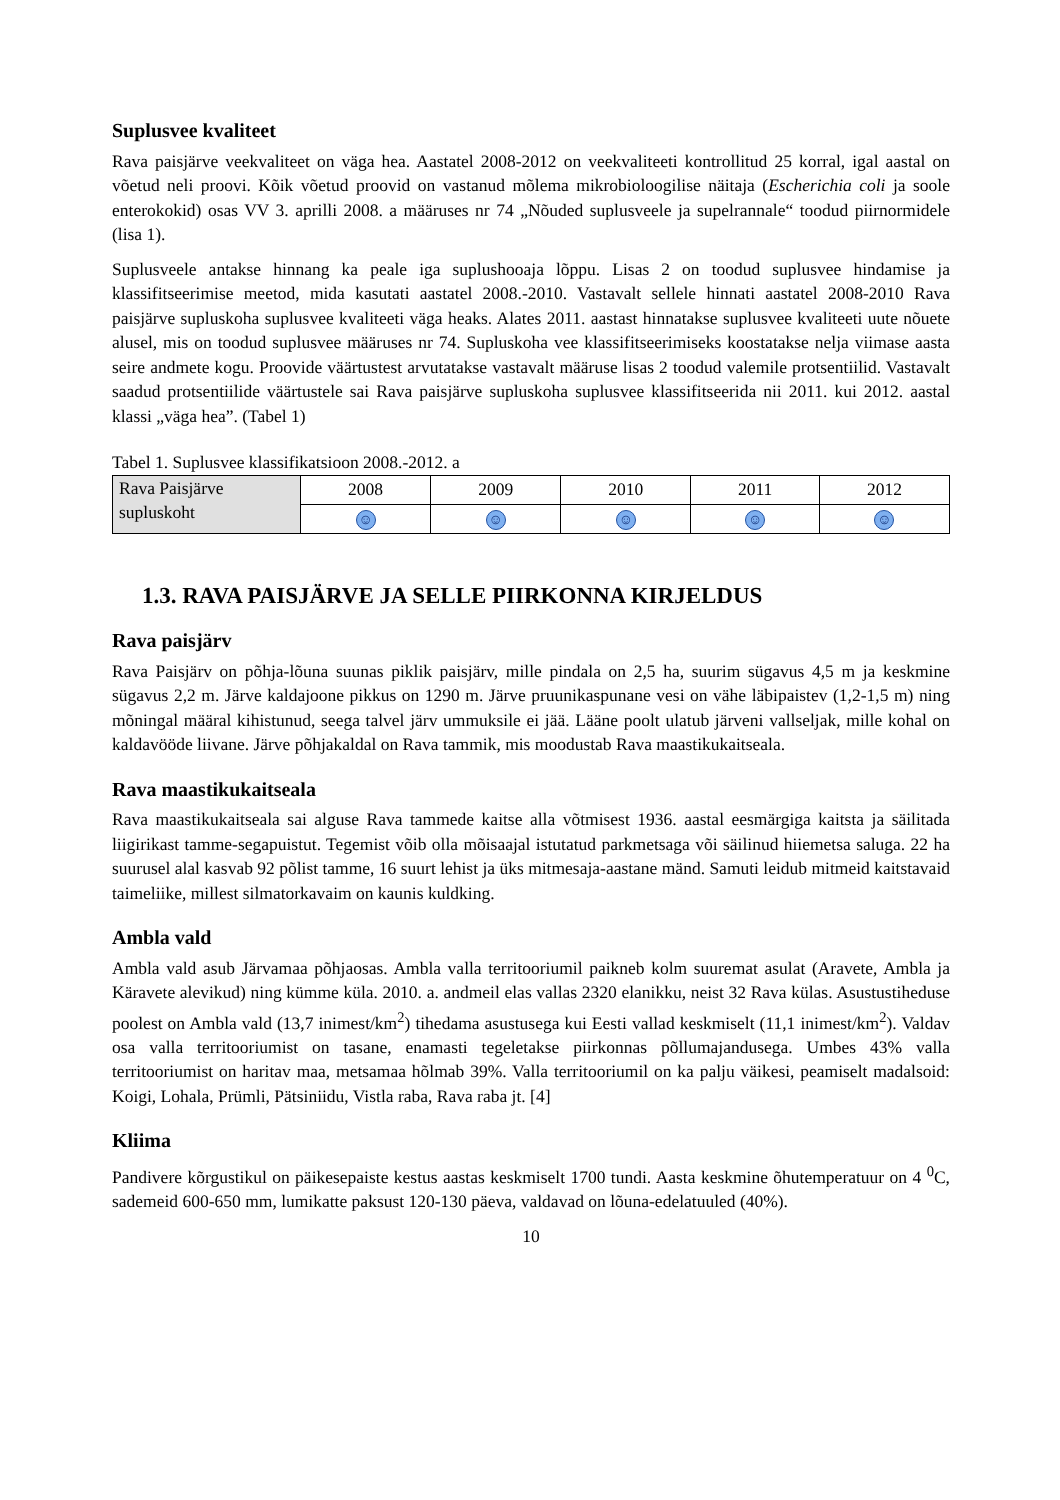Suplusvee kvaliteet
Rava paisjärve veekvaliteet on väga hea. Aastatel 2008-2012 on veekvaliteeti kontrollitud 25 korral, igal aastal on võetud neli proovi. Kõik võetud proovid on vastanud mõlema mikrobioloogilise näitaja (Escherichia coli ja soole enterokokid) osas VV 3. aprilli 2008. a määruses nr 74 „Nõuded suplusveele ja supelrannale“ toodud piirnormidele (lisa 1).
Suplusveele antakse hinnang ka peale iga suplushooaja lõppu. Lisas 2 on toodud suplusvee hindamise ja klassifitseerimise meetod, mida kasutati aastatel 2008.-2010. Vastavalt sellele hinnati aastatel 2008-2010 Rava paisjärve supluskoha suplusvee kvaliteeti väga heaks. Alates 2011. aastast hinnatakse suplusvee kvaliteeti uute nõuete alusel, mis on toodud suplusvee määruses nr 74. Supluskoha vee klassifitseerimiseks koostatakse nelja viimase aasta seire andmete kogu. Proovide väärtustest arvutatakse vastavalt määruse lisas 2 toodud valemile protsentiilid. Vastavalt saadud protsentiilide väärtustele sai Rava paisjärve supluskoha suplusvee klassifitseerida nii 2011. kui 2012. aastal klassi „väga hea”. (Tabel 1)
Tabel 1. Suplusvee klassifikatsioon 2008.-2012. a
| Rava Paisjärve supluskoht | 2008 | 2009 | 2010 | 2011 | 2012 |
| | ☺ | ☺ | ☺ | ☺ | ☺ |
1.3. RAVA PAISJÄRVE JA SELLE PIIRKONNA KIRJELDUS
Rava paisjärv
Rava Paisjärv on põhja-lõuna suunas piklik paisjärv, mille pindala on 2,5 ha, suurim sügavus 4,5 m ja keskmine sügavus 2,2 m. Järve kaldajoone pikkus on 1290 m. Järve pruunikaspunane vesi on vähe läbipaistev (1,2-1,5 m) ning mõningal määral kihistunud, seega talvel järv ummuksile ei jää. Lääne poolt ulatub järveni vallseljak, mille kohal on kaldavööde liivane. Järve põhjakaldal on Rava tammik, mis moodustab Rava maastikukaitseala.
Rava maastikukaitseala
Rava maastikukaitseala sai alguse Rava tammede kaitse alla võtmisest 1936. aastal eesmärgiga kaitsta ja säilitada liigirikast tamme-segapuistut. Tegemist võib olla mõisaajal istutatud parkmetsaga või säilinud hiiemetsa saluga. 22 ha suurusel alal kasvab 92 põlist tamme, 16 suurt lehist ja üks mitmesaja-aastane mänd. Samuti leidub mitmeid kaitstavaid taimeliike, millest silmatorkavaim on kaunis kuldking.
Ambla vald
Ambla vald asub Järvamaa põhjaosas. Ambla valla territooriumil paikneb kolm suuremat asulat (Aravete, Ambla ja Käravete alevikud) ning kümme küla. 2010. a. andmeil elas vallas 2320 elanikku, neist 32 Rava külas. Asustustiheduse poolest on Ambla vald (13,7 inimest/km<sup>2</sup>) tihedama asustusega kui Eesti vallad keskmiselt (11,1 inimest/km<sup>2</sup>). Valdav osa valla territooriumist on tasane, enamasti tegeletakse piirkonnas põllumajandusega. Umbes 43% valla territooriumist on haritav maa, metsamaa hõlmab 39%. Valla territooriumil on ka palju väikesi, peamiselt madalsoid: Koigi, Lohala, Prümli, Pätsiniidu, Vistla raba, Rava raba jt. [4]
Kliima
Pandivere kõrgustikul on päikesepaiste kestus aastas keskmiselt 1700 tundi. Aasta keskmine õhutemperatuur on 4 <sup>0</sup>C, sademeid 600-650 mm, lumikatte paksust 120-130 päeva, valdavad on lõuna-edelatuuled (40%).
10